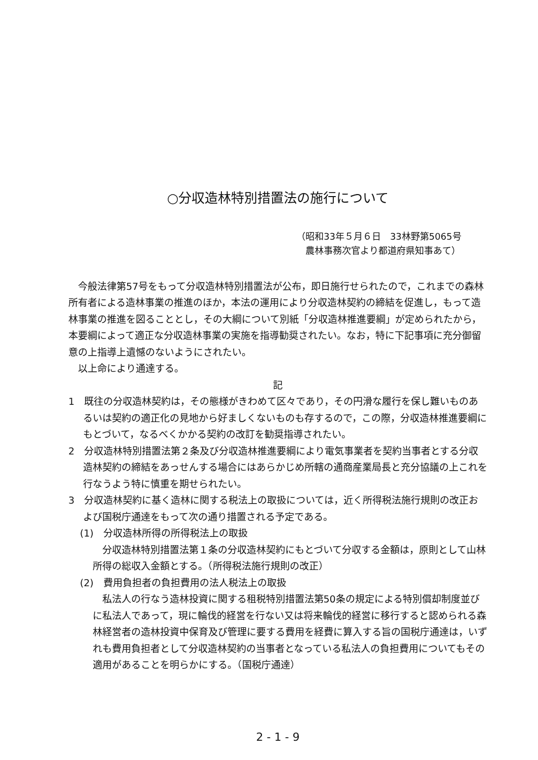○分収造林特別措置法の施行について
（昭和33年５月６日　33林野第5065号
　農林事務次官より都道府県知事あて）
今般法律第57号をもって分収造林特別措置法が公布，即日施行せられたので，これまでの森林所有者による造林事業の推進のほか，本法の運用により分収造林契約の締結を促進し，もって造林事業の推進を図ることとし，その大綱について別紙「分収造林推進要綱」が定められたから，本要綱によって適正な分収造林事業の実施を指導勧奨されたい。なお，特に下記事項に充分御留意の上指導上遺憾のないようにされたい。
以上命により通達する。
記
1　既往の分収造林契約は，その態様がきわめて区々であり，その円滑な履行を保し難いものあるいは契約の適正化の見地から好ましくないものも存するので，この際，分収造林推進要綱にもとづいて，なるべくかかる契約の改訂を勧奨指導されたい。
2　分収造林特別措置法第２条及び分収造林推進要綱により電気事業者を契約当事者とする分収造林契約の締結をあっせんする場合にはあらかじめ所轄の通商産業局長と充分協議の上これを行なうよう特に慎重を期せられたい。
3　分収造林契約に基く造林に関する税法上の取扱については，近く所得税法施行規則の改正および国税庁通達をもって次の通り措置される予定である。
(1)　分収造林所得の所得税法上の取扱
分収造林特別措置法第１条の分収造林契約にもとづいて分収する金額は，原則として山林所得の総収入金額とする。（所得税法施行規則の改正）
(2)　費用負担者の負担費用の法人税法上の取扱
私法人の行なう造林投資に関する租税特別措置法第50条の規定による特別償却制度並びに私法人であって，現に輪伐的経営を行ない又は将来輪伐的経営に移行すると認められる森林経営者の造林投資中保育及び管理に要する費用を経費に算入する旨の国税庁通達は，いずれも費用負担者として分収造林契約の当事者となっている私法人の負担費用についてもその適用があることを明らかにする。（国税庁通達）
2 - 1 - 9